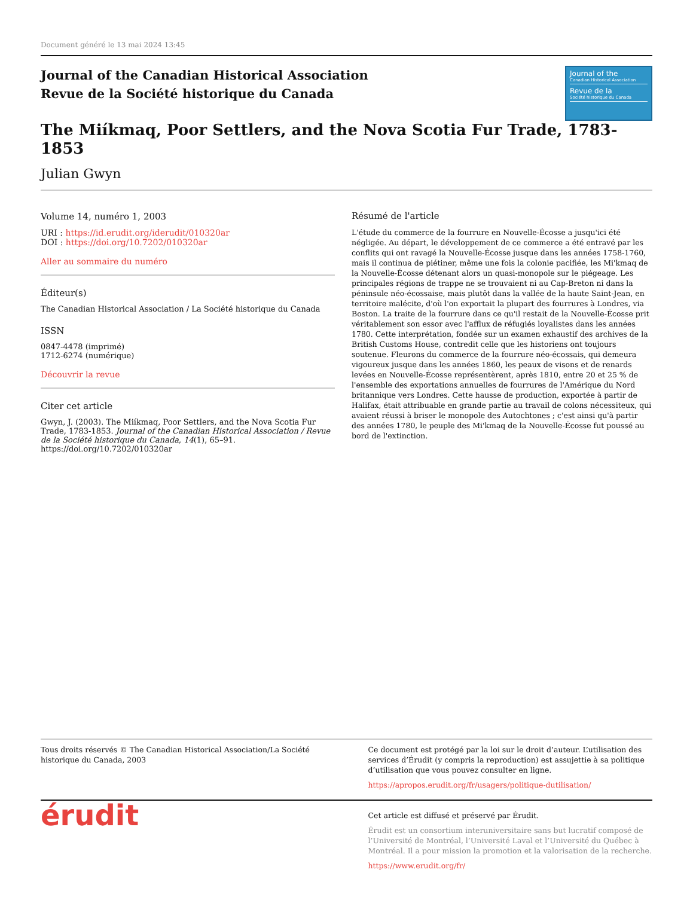Document généré le 13 mai 2024 13:45
Journal of the Canadian Historical Association
Revue de la Société historique du Canada
Journal of the
Canadian Historical Association
Revue de la
Société historique du Canada
The Miíkmaq, Poor Settlers, and the Nova Scotia Fur Trade, 1783-1853
Julian Gwyn
Volume 14, numéro 1, 2003
URI : https://id.erudit.org/iderudit/010320ar
DOI : https://doi.org/10.7202/010320ar
Aller au sommaire du numéro
Éditeur(s)
The Canadian Historical Association / La Société historique du Canada
ISSN
0847-4478 (imprimé)
1712-6274 (numérique)
Découvrir la revue
Citer cet article
Gwyn, J. (2003). The Miíkmaq, Poor Settlers, and the Nova Scotia Fur Trade, 1783-1853. Journal of the Canadian Historical Association / Revue de la Société historique du Canada, 14(1), 65–91. https://doi.org/10.7202/010320ar
Résumé de l'article
L'étude du commerce de la fourrure en Nouvelle-Écosse a jusqu'ici été négligée. Au départ, le développement de ce commerce a été entravé par les conflits qui ont ravagé la Nouvelle-Écosse jusque dans les années 1758-1760, mais il continua de piétiner, même une fois la colonie pacifiée, les Mi'kmaq de la Nouvelle-Écosse détenant alors un quasi-monopole sur le piégeage. Les principales régions de trappe ne se trouvaient ni au Cap-Breton ni dans la péninsule néo-écossaise, mais plutôt dans la vallée de la haute Saint-Jean, en territoire malécite, d'où l'on exportait la plupart des fourrures à Londres, via Boston. La traite de la fourrure dans ce qu'il restait de la Nouvelle-Écosse prit véritablement son essor avec l'afflux de réfugiés loyalistes dans les années 1780. Cette interprétation, fondée sur un examen exhaustif des archives de la British Customs House, contredit celle que les historiens ont toujours soutenue. Fleurons du commerce de la fourrure néo-écossais, qui demeura vigoureux jusque dans les années 1860, les peaux de visons et de renards levées en Nouvelle-Écosse représentèrent, après 1810, entre 20 et 25 % de l'ensemble des exportations annuelles de fourrures de l'Amérique du Nord britannique vers Londres. Cette hausse de production, exportée à partir de Halifax, était attribuable en grande partie au travail de colons nécessiteux, qui avaient réussi à briser le monopole des Autochtones ; c'est ainsi qu'à partir des années 1780, le peuple des Mi'kmaq de la Nouvelle-Écosse fut poussé au bord de l'extinction.
Tous droits réservés © The Canadian Historical Association/La Société historique du Canada, 2003
Ce document est protégé par la loi sur le droit d’auteur. L’utilisation des services d’Érudit (y compris la reproduction) est assujettie à sa politique d’utilisation que vous pouvez consulter en ligne.
https://apropos.erudit.org/fr/usagers/politique-dutilisation/
érudit
Cet article est diffusé et préservé par Érudit.
Érudit est un consortium interuniversitaire sans but lucratif composé de l’Université de Montréal, l’Université Laval et l’Université du Québec à Montréal. Il a pour mission la promotion et la valorisation de la recherche.
https://www.erudit.org/fr/